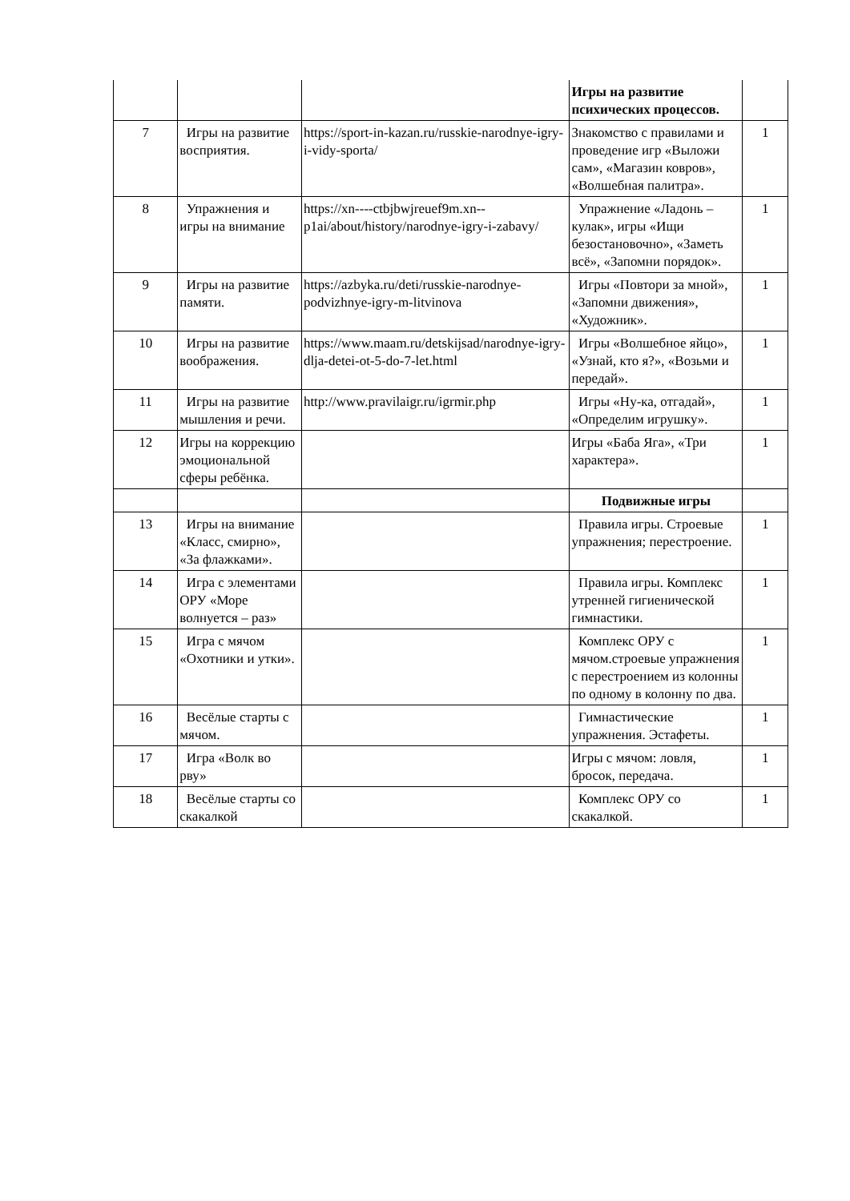| | | | Игры на развитие психических процессов. | |
| 7 | Игры на развитие восприятия. | https://sport-in-kazan.ru/russkie-narodnye-igry-i-vidy-sporta/ | Знакомство с правилами и проведение игр «Выложи сам», «Магазин ковров», «Волшебная палитра». | 1 |
| 8 | Упражнения и игры на внимание | https://xn----ctbjbwjreuef9m.xn--p1ai/about/history/narodnye-igry-i-zabavy/ | Упражнение «Ладонь – кулак», игры «Ищи безостановочно», «Заметь всё», «Запомни порядок». | 1 |
| 9 | Игры на развитие памяти. | https://azbyka.ru/deti/russkie-narodnye-podvizhnye-igry-m-litvinova | Игры «Повтори за мной», «Запомни движения», «Художник». | 1 |
| 10 | Игры на развитие воображения. | https://www.maam.ru/detskijsad/narodnye-igry-dlja-detei-ot-5-do-7-let.html | Игры «Волшебное яйцо», «Узнай, кто я?», «Возьми и передай». | 1 |
| 11 | Игры на развитие мышления и речи. | http://www.pravilaigr.ru/igrmir.php | Игры «Ну-ка, отгадай», «Определим игрушку». | 1 |
| 12 | Игры на коррекцию эмоциональной сферы ребёнка. | | Игры «Баба Яга», «Три характера». | 1 |
| | | | Подвижные игры | |
| 13 | Игры на внимание «Класс, смирно», «За флажками». | | Правила игры. Строевые упражнения; перестроение. | 1 |
| 14 | Игра с элементами ОРУ «Море волнуется – раз» | | Правила игры. Комплекс утренней гигиенической гимнастики. | 1 |
| 15 | Игра с мячом «Охотники и утки». | | Комплекс ОРУ с мячом.строевые упражнения с перестроением из колонны по одному в колонну по два. | 1 |
| 16 | Весёлые старты с мячом. | | Гимнастические упражнения. Эстафеты. | 1 |
| 17 | Игра «Волк во рву» | | Игры с мячом: ловля, бросок, передача. | 1 |
| 18 | Весёлые старты со скакалкой | | Комплекс ОРУ со скакалкой. | 1 |